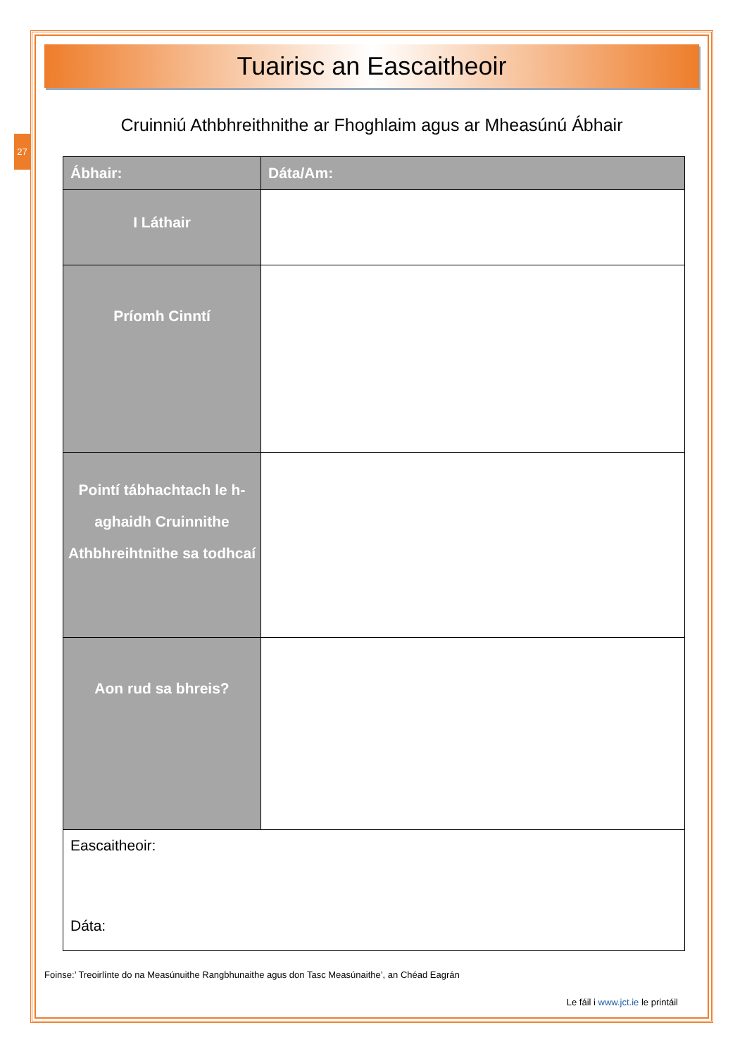27
Tuairisc an Eascaitheoir
Cruinniú Athbhreithnithe ar Fhoghlaim agus ar Mheasúnú Ábhair
| Ábhair: | | Dáta/Am: |
| --- | --- | --- |
| I Láthair | | |
| Príomh Cinntí | | |
| Pointí tábhachtach le h-aghaidh Cruinnithe Athbhreihtnithe sa todhcaí | | |
| Aon rud sa bhreis? | | |
| Eascaitheoir: Dáta: | | |
Foinse:’ Treoirlínte do na Measúnuithe Rangbhunaithe agus don Tasc Measúnaithe’, an Chéad Eagrán
Le fáil i www.jct.ie le printáil